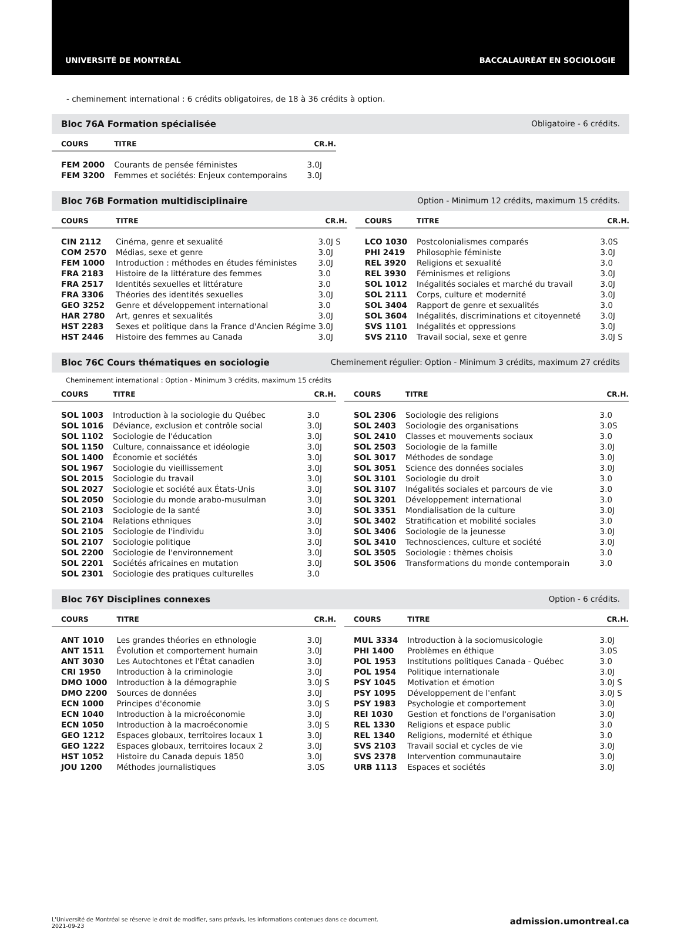UNIVERSITÉ DE MONTRÉAL BACCALAURÉAT EN SOCIOLOGIE
- cheminement international : 6 crédits obligatoires, de 18 à 36 crédits à option.
Bloc 76A Formation spécialisée Obligatoire - 6 crédits.
| COURS | TITRE | CR.H. |
| --- | --- | --- |
| FEM 2000 | Courants de pensée féministes | 3.0J |
| FEM 3200 | Femmes et sociétés: Enjeux contemporains | 3.0J |
Bloc 76B Formation multidisciplinaire Option - Minimum 12 crédits, maximum 15 crédits.
| COURS | TITRE | CR.H. |
| --- | --- | --- |
| CIN 2112 | Cinéma, genre et sexualité | 3.0J S |
| COM 2570 | Médias, sexe et genre | 3.0J |
| FEM 1000 | Introduction : méthodes en études féministes | 3.0J |
| FRA 2183 | Histoire de la littérature des femmes | 3.0 |
| FRA 2517 | Identités sexuelles et littérature | 3.0 |
| FRA 3306 | Théories des identités sexuelles | 3.0J |
| GEO 3252 | Genre et développement international | 3.0 |
| HAR 2780 | Art, genres et sexualités | 3.0J |
| HST 2283 | Sexes et politique dans la France d'Ancien Régime | 3.0J |
| HST 2446 | Histoire des femmes au Canada | 3.0J |
| COURS | TITRE | CR.H. |
| --- | --- | --- |
| LCO 1030 | Postcolonialismes comparés | 3.0S |
| PHI 2419 | Philosophie féministe | 3.0J |
| REL 3920 | Religions et sexualité | 3.0 |
| REL 3930 | Féminismes et religions | 3.0J |
| SOL 1012 | Inégalités sociales et marché du travail | 3.0J |
| SOL 2111 | Corps, culture et modernité | 3.0J |
| SOL 3404 | Rapport de genre et sexualités | 3.0 |
| SOL 3604 | Inégalités, discriminations et citoyenneté | 3.0J |
| SVS 1101 | Inégalités et oppressions | 3.0J |
| SVS 2110 | Travail social, sexe et genre | 3.0J S |
Bloc 76C Cours thématiques en sociologie Cheminement régulier: Option - Minimum 3 crédits, maximum 27 crédits
Cheminement international : Option - Minimum 3 crédits, maximum 15 crédits
| COURS | TITRE | CR.H. |
| --- | --- | --- |
| SOL 1003 | Introduction à la sociologie du Québec | 3.0 |
| SOL 1016 | Déviance, exclusion et contrôle social | 3.0J |
| SOL 1102 | Sociologie de l'éducation | 3.0J |
| SOL 1150 | Culture, connaissance et idéologie | 3.0J |
| SOL 1400 | Économie et sociétés | 3.0J |
| SOL 1967 | Sociologie du vieillissement | 3.0J |
| SOL 2015 | Sociologie du travail | 3.0J |
| SOL 2027 | Sociologie et société aux États-Unis | 3.0J |
| SOL 2050 | Sociologie du monde arabo-musulman | 3.0J |
| SOL 2103 | Sociologie de la santé | 3.0J |
| SOL 2104 | Relations ethniques | 3.0J |
| SOL 2105 | Sociologie de l'individu | 3.0J |
| SOL 2107 | Sociologie politique | 3.0J |
| SOL 2200 | Sociologie de l'environnement | 3.0J |
| SOL 2201 | Sociétés africaines en mutation | 3.0J |
| SOL 2301 | Sociologie des pratiques culturelles | 3.0 |
| COURS | TITRE | CR.H. |
| --- | --- | --- |
| SOL 2306 | Sociologie des religions | 3.0 |
| SOL 2403 | Sociologie des organisations | 3.0S |
| SOL 2410 | Classes et mouvements sociaux | 3.0 |
| SOL 2503 | Sociologie de la famille | 3.0J |
| SOL 3017 | Méthodes de sondage | 3.0J |
| SOL 3051 | Science des données sociales | 3.0J |
| SOL 3101 | Sociologie du droit | 3.0 |
| SOL 3107 | Inégalités sociales et parcours de vie | 3.0 |
| SOL 3201 | Développement international | 3.0 |
| SOL 3351 | Mondialisation de la culture | 3.0J |
| SOL 3402 | Stratification et mobilité sociales | 3.0 |
| SOL 3406 | Sociologie de la jeunesse | 3.0J |
| SOL 3410 | Technosciences, culture et société | 3.0J |
| SOL 3505 | Sociologie : thèmes choisis | 3.0 |
| SOL 3506 | Transformations du monde contemporain | 3.0 |
Bloc 76Y Disciplines connexes Option - 6 crédits.
| COURS | TITRE | CR.H. |
| --- | --- | --- |
| ANT 1010 | Les grandes théories en ethnologie | 3.0J |
| ANT 1511 | Évolution et comportement humain | 3.0J |
| ANT 3030 | Les Autochtones et l'État canadien | 3.0J |
| CRI 1950 | Introduction à la criminologie | 3.0J |
| DMO 1000 | Introduction à la démographie | 3.0J S |
| DMO 2200 | Sources de données | 3.0J |
| ECN 1000 | Principes d'économie | 3.0J S |
| ECN 1040 | Introduction à la microéconomie | 3.0J |
| ECN 1050 | Introduction à la macroéconomie | 3.0J S |
| GEO 1212 | Espaces globaux, territoires locaux 1 | 3.0J |
| GEO 1222 | Espaces globaux, territoires locaux 2 | 3.0J |
| HST 1052 | Histoire du Canada depuis 1850 | 3.0J |
| JOU 1200 | Méthodes journalistiques | 3.0S |
| COURS | TITRE | CR.H. |
| --- | --- | --- |
| MUL 3334 | Introduction à la sociomusicologie | 3.0J |
| PHI 1400 | Problèmes en éthique | 3.0S |
| POL 1953 | Institutions politiques Canada - Québec | 3.0 |
| POL 1954 | Politique internationale | 3.0J |
| PSY 1045 | Motivation et émotion | 3.0J S |
| PSY 1095 | Développement de l'enfant | 3.0J S |
| PSY 1983 | Psychologie et comportement | 3.0J |
| REI 1030 | Gestion et fonctions de l'organisation | 3.0J |
| REL 1330 | Religions et espace public | 3.0 |
| REL 1340 | Religions, modernité et éthique | 3.0 |
| SVS 2103 | Travail social et cycles de vie | 3.0J |
| SVS 2378 | Intervention communautaire | 3.0J |
| URB 1113 | Espaces et sociétés | 3.0J |
L'Université de Montréal se réserve le droit de modifier, sans préavis, les informations contenues dans ce document.
2021-09-23
admission.umontreal.ca